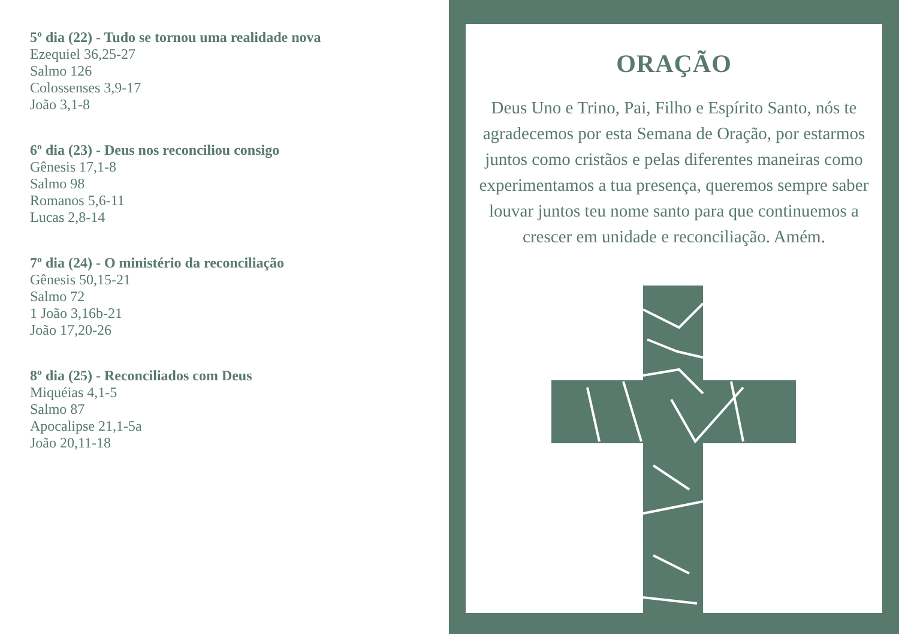5º dia (22) - Tudo se tornou uma realidade nova
Ezequiel 36,25-27
Salmo 126
Colossenses 3,9-17
João 3,1-8
6º dia (23) - Deus nos reconciliou consigo
Gênesis 17,1-8
Salmo 98
Romanos 5,6-11
Lucas 2,8-14
7º dia (24) - O ministério da reconciliação
Gênesis 50,15-21
Salmo 72
1 João 3,16b-21
João 17,20-26
8º dia (25) - Reconciliados com Deus
Miquéias 4,1-5
Salmo 87
Apocalipse 21,1-5a
João 20,11-18
ORAÇÃO
Deus Uno e Trino, Pai, Filho e Espírito Santo, nós te agradecemos por esta Semana de Oração, por estarmos juntos como cristãos e pelas diferentes maneiras como experimentamos a tua presença, queremos sempre saber louvar juntos teu nome santo para que continuemos a crescer em unidade e reconciliação. Amém.